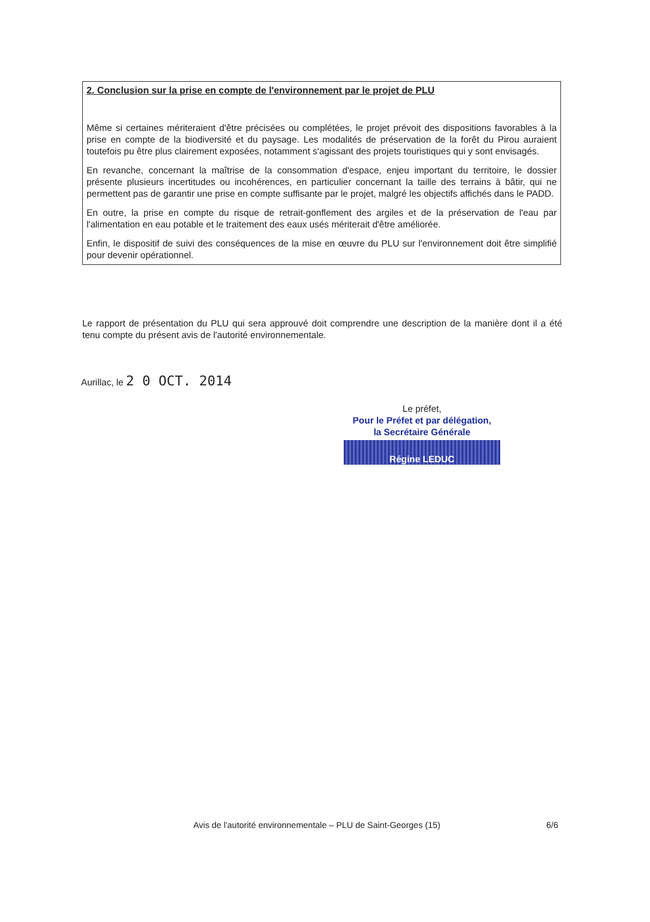2. Conclusion sur la prise en compte de l'environnement par le projet de PLU
Même si certaines mériteraient d'être précisées ou complétées, le projet prévoit des dispositions favorables à la prise en compte de la biodiversité et du paysage. Les modalités de préservation de la forêt du Pirou auraient toutefois pu être plus clairement exposées, notamment s'agissant des projets touristiques qui y sont envisagés.
En revanche, concernant la maîtrise de la consommation d'espace, enjeu important du territoire, le dossier présente plusieurs incertitudes ou incohérences, en particulier concernant la taille des terrains à bâtir, qui ne permettent pas de garantir une prise en compte suffisante par le projet, malgré les objectifs affichés dans le PADD.
En outre, la prise en compte du risque de retrait-gonflement des argiles et de la préservation de l'eau par l'alimentation en eau potable et le traitement des eaux usés mériterait d'être améliorée.
Enfin, le dispositif de suivi des conséquences de la mise en œuvre du PLU sur l'environnement doit être simplifié pour devenir opérationnel.
Le rapport de présentation du PLU qui sera approuvé doit comprendre une description de la manière dont il a été tenu compte du présent avis de l'autorité environnementale.
Aurillac, le 2 0 OCT. 2014
Le préfet,
Pour le Préfet et par délégation,
la Secrétaire Générale
Régine LEDUC
Avis de l'autorité environnementale – PLU de Saint-Georges (15)
6/6